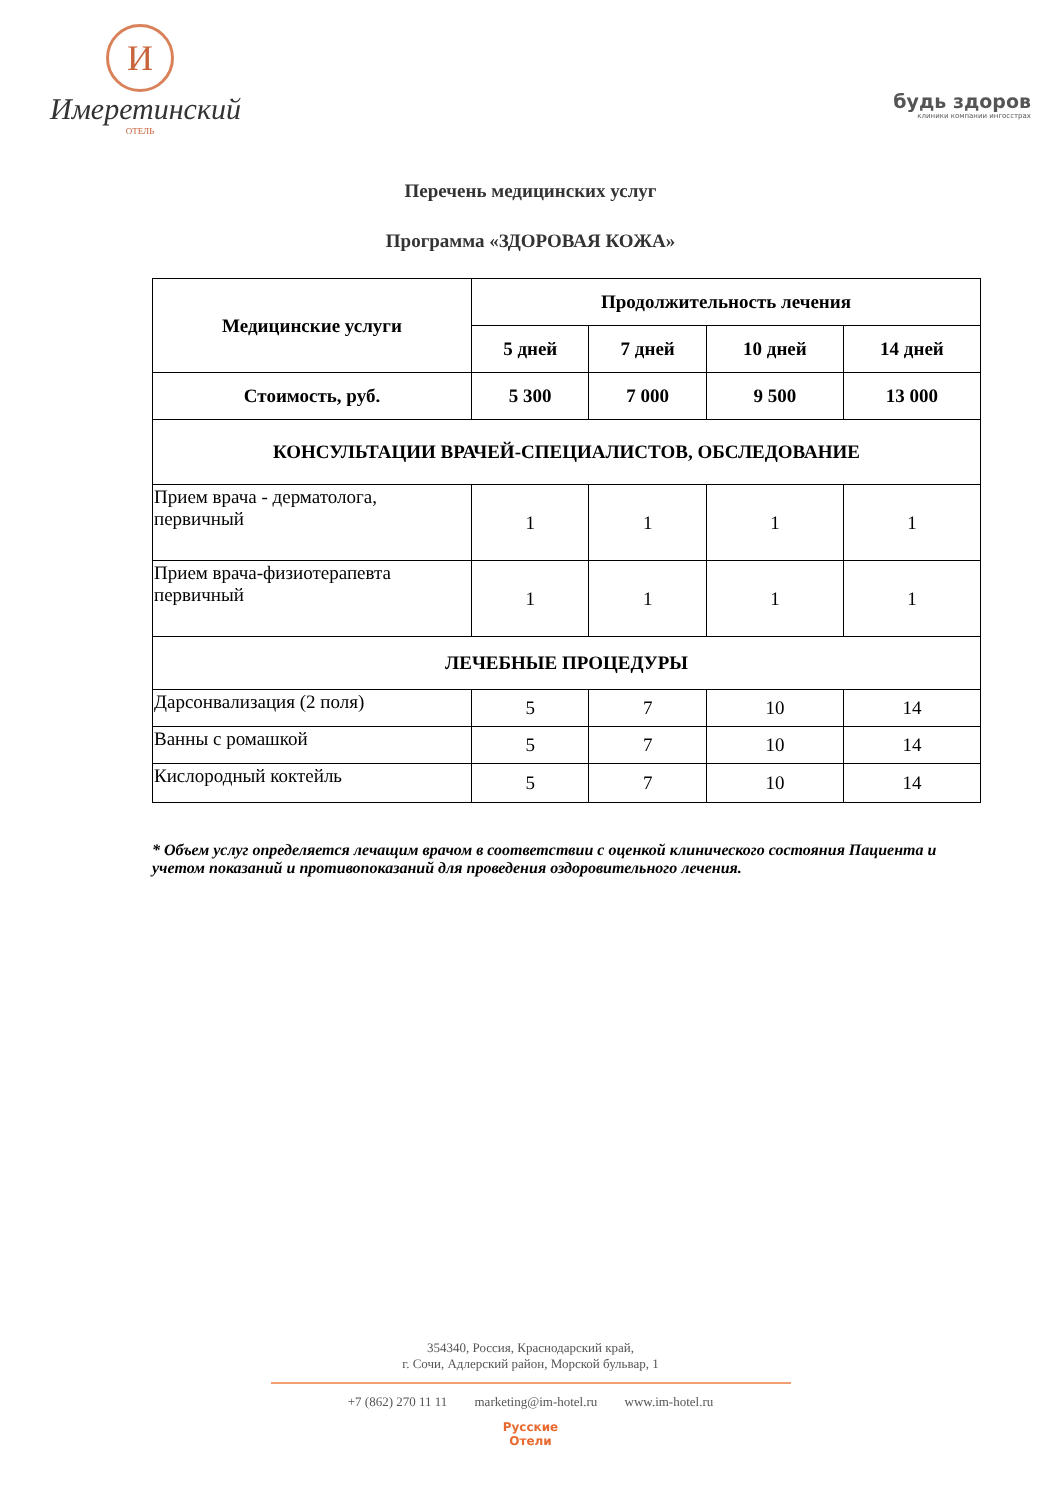И
Имеретинский
ОТЕЛЬ
будь здоров
клиники компании ингосстрах
Перечень медицинских услуг
Программа «ЗДОРОВАЯ КОЖА»
| Медицинские услуги | Продолжительность лечения | | | |
| --- | --- | --- | --- | --- |
| | 5 дней | 7 дней | 10 дней | 14 дней |
| Стоимость, руб. | 5 300 | 7 000 | 9 500 | 13 000 |
| КОНСУЛЬТАЦИИ ВРАЧЕЙ-СПЕЦИАЛИСТОВ, ОБСЛЕДОВАНИЕ | | | | |
| Прием врача - дерматолога, первичный | 1 | 1 | 1 | 1 |
| Прием врача-физиотерапевта первичный | 1 | 1 | 1 | 1 |
| ЛЕЧЕБНЫЕ ПРОЦЕДУРЫ | | | | |
| Дарсонвализация (2 поля) | 5 | 7 | 10 | 14 |
| Ванны с ромашкой | 5 | 7 | 10 | 14 |
| Кислородный коктейль | 5 | 7 | 10 | 14 |
* Объем услуг определяется лечащим врачом в соответствии с оценкой клинического состояния Пациента и учетом показаний и противопоказаний для проведения оздоровительного лечения.
354340, Россия, Краснодарский край,
г. Сочи, Адлерский район, Морской бульвар, 1
+7 (862) 270 11 11 marketing@im-hotel.ru www.im-hotel.ru
Русские
Отели